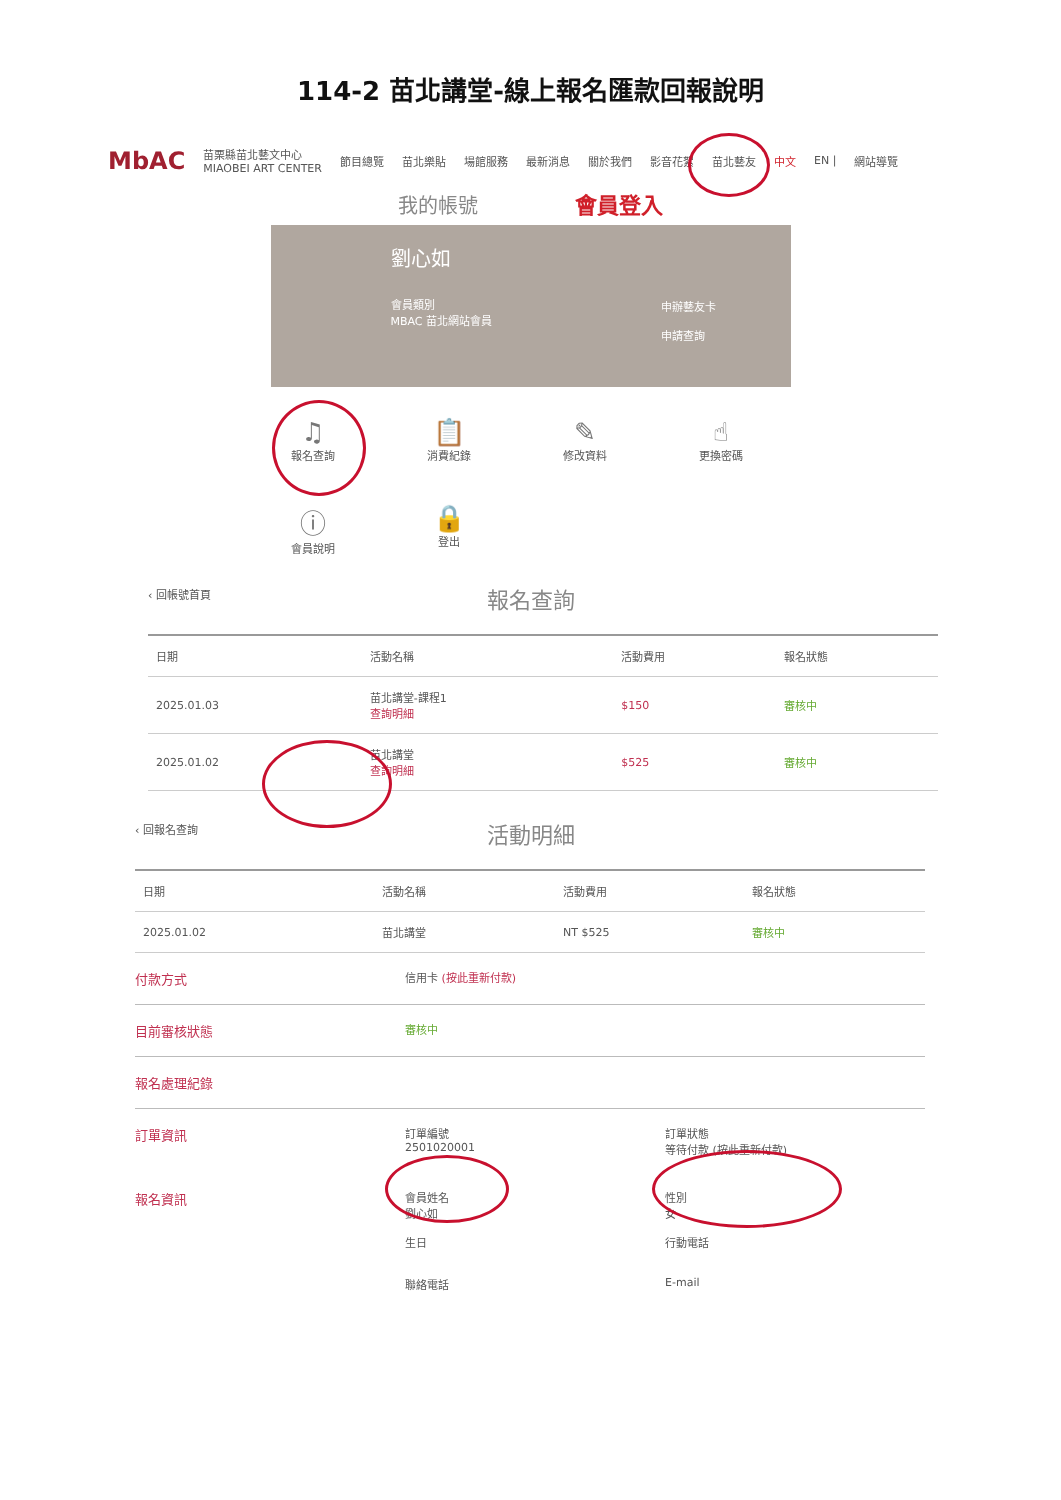114-2 苗北講堂-線上報名匯款回報說明
MbAC 苗栗縣苗北藝文中心
MIAOBEI ART CENTER 節目總覽 苗北樂貼 場館服務 最新消息 關於我們 影音花絮 苗北藝友 中文 EN | 網站導覽
我的帳號 會員登入
劉心如
會員類別
MBAC 苗北網站會員
申辦藝友卡
申請查詢
♫
報名查詢
📋
消費紀錄
✎
修改資料
☝
更換密碼
ⓘ
會員說明
🔒
登出
‹ 回帳號首頁
報名查詢
| 日期 | 活動名稱 | 活動費用 | 報名狀態 |
| --- | --- | --- | --- |
| 2025.01.03 | 苗北講堂-課程1 查詢明細 | $150 | 審核中 |
| 2025.01.02 | 苗北講堂 查詢明細 | $525 | 審核中 |
‹ 回報名查詢
活動明細
| 日期 | 活動名稱 | 活動費用 | 報名狀態 |
| --- | --- | --- | --- |
| 2025.01.02 | 苗北講堂 | NT $525 | 審核中 |
付款方式
信用卡 (按此重新付款)
目前審核狀態
審核中
報名處理紀錄
訂單資訊
訂單編號
2501020001
訂單狀態
等待付款 (按此重新付款)
報名資訊
會員姓名
劉心如
生日
聯絡電話
性別
女
行動電話
E-mail